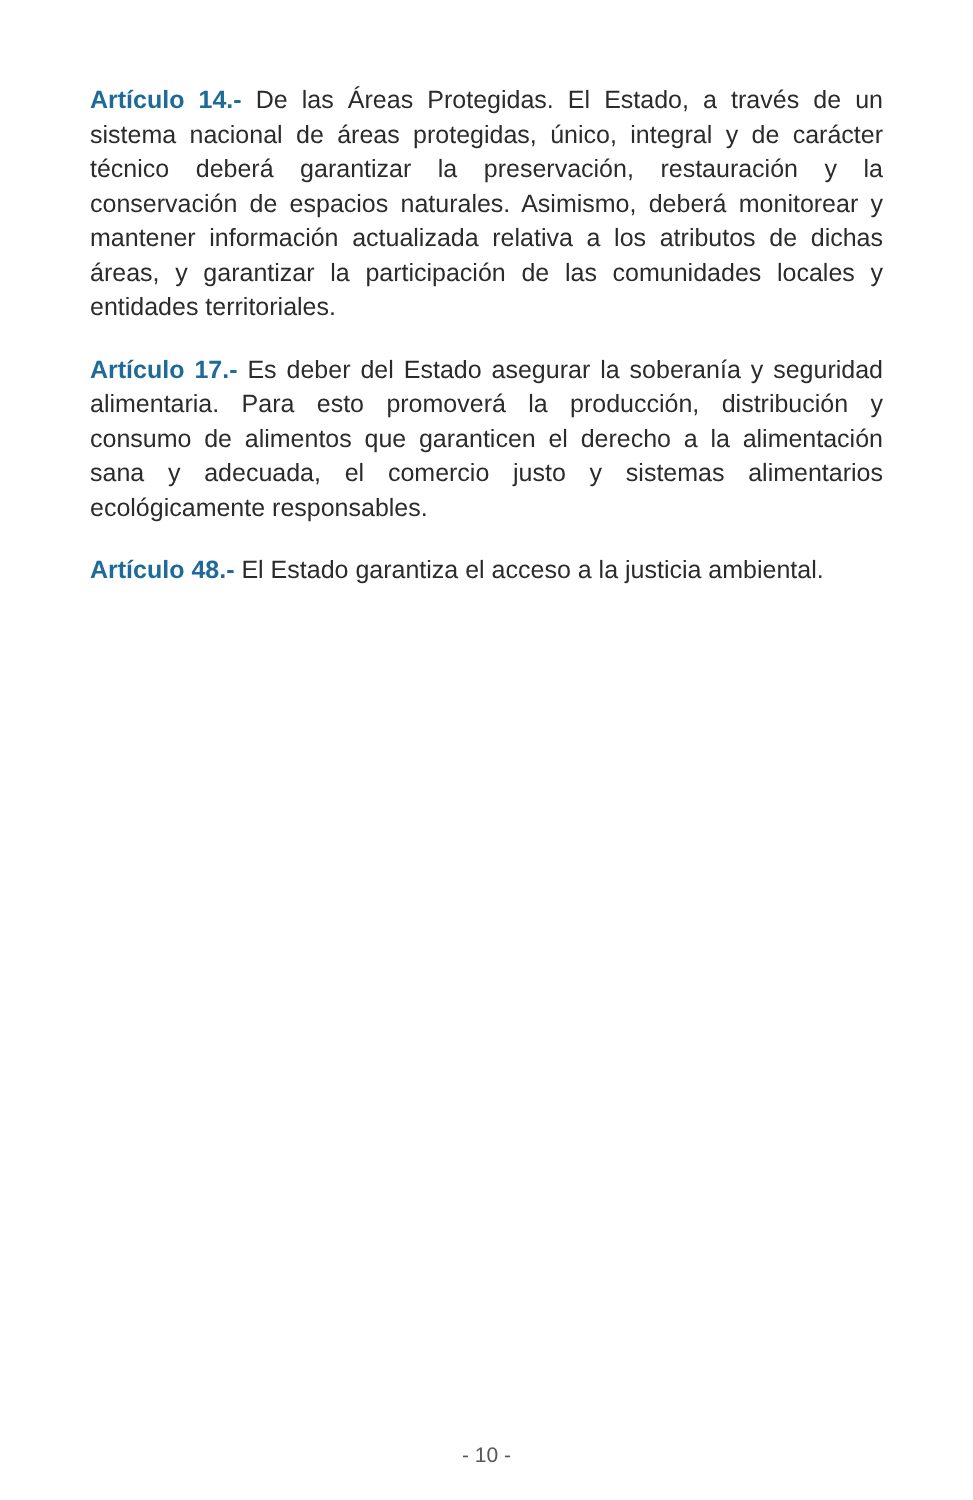Artículo 14.- De las Áreas Protegidas. El Estado, a través de un sistema nacional de áreas protegidas, único, integral y de carácter técnico deberá garantizar la preservación, restauración y la conservación de espacios naturales. Asimismo, deberá monitorear y mantener información actualizada relativa a los atributos de dichas áreas, y garantizar la participación de las comunidades locales y entidades territoriales.
Artículo 17.- Es deber del Estado asegurar la soberanía y seguridad alimentaria. Para esto promoverá la producción, distribución y consumo de alimentos que garanticen el derecho a la alimentación sana y adecuada, el comercio justo y sistemas alimentarios ecológicamente responsables.
Artículo 48.- El Estado garantiza el acceso a la justicia ambiental.
- 10 -